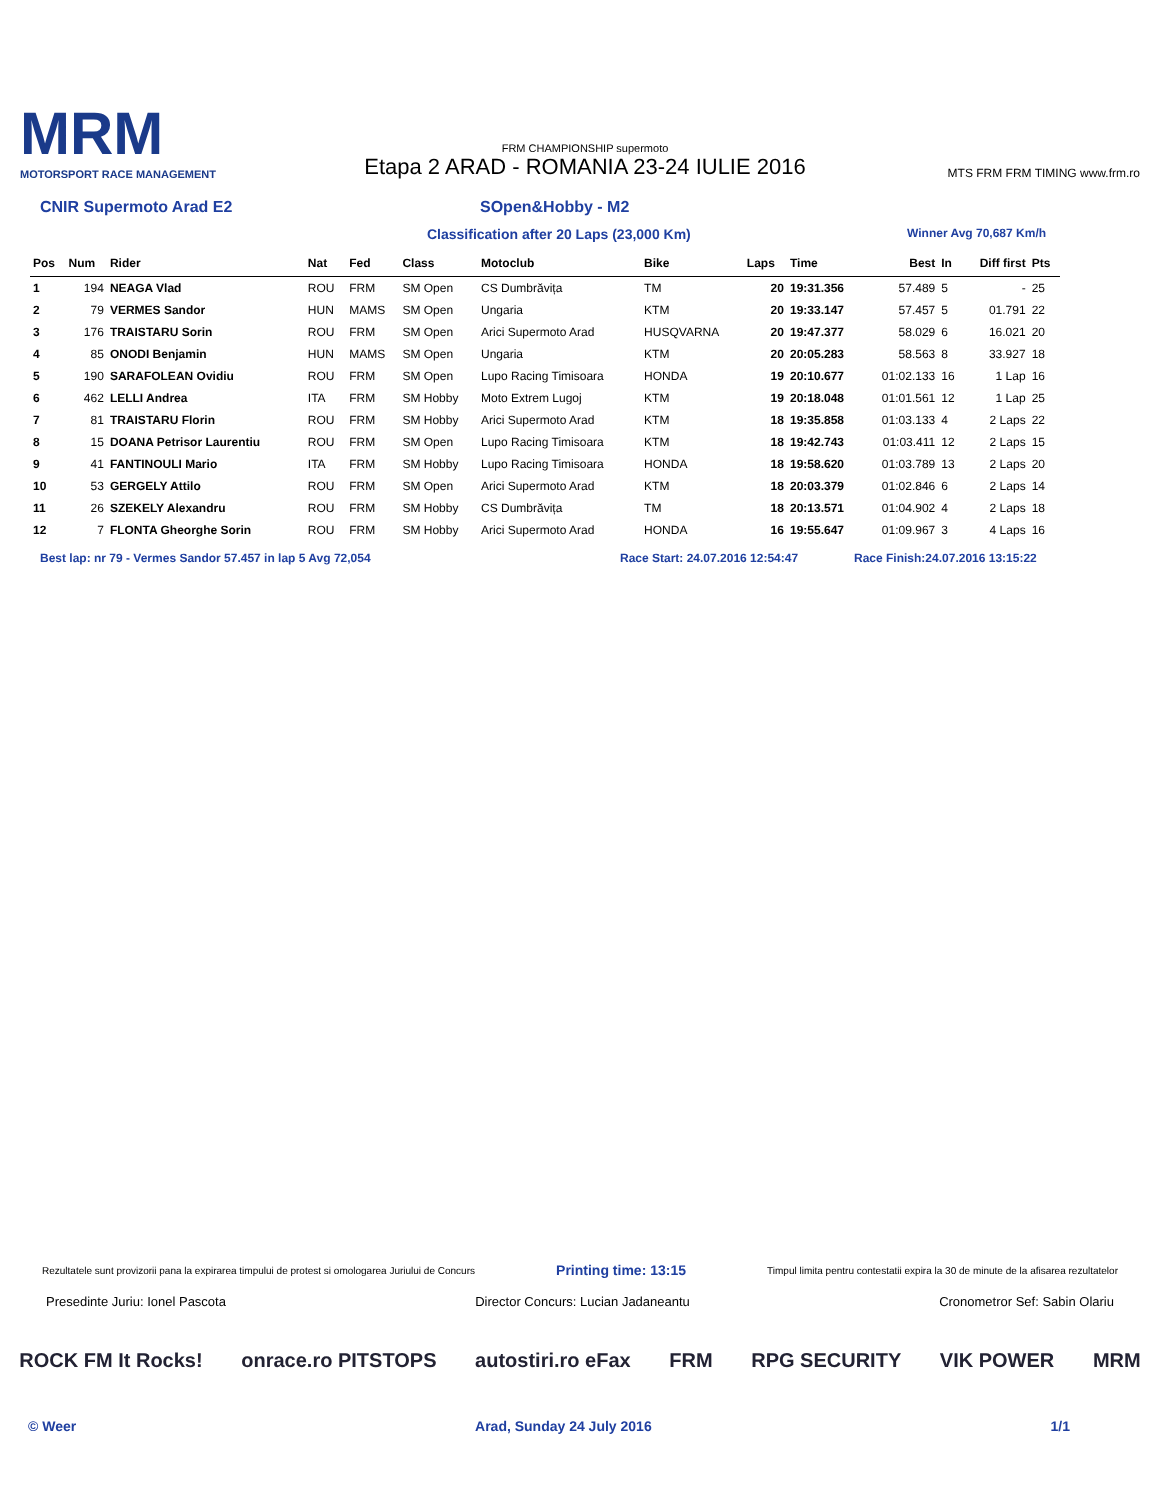MRM
MOTORSPORT RACE MANAGEMENT
FRM CHAMPIONSHIP supermoto
Etapa 2 ARAD - ROMANIA 23-24 IULIE 2016
MTS FRM FRM TIMING www.frm.ro
CNIR Supermoto Arad E2 SOpen&Hobby - M2
Classification after 20 Laps (23,000 Km) Winner Avg 70,687 Km/h
| Pos | Num | Rider | Nat | Fed | Class | Motoclub | Bike | Laps | Time | Best | In | Diff first | Pts |
| --- | --- | --- | --- | --- | --- | --- | --- | --- | --- | --- | --- | --- | --- |
| 1 | 194 | NEAGA Vlad | ROU | FRM | SM Open | CS Dumbrăvița | TM | 20 | 19:31.356 | 57.489 | 5 | - | 25 |
| 2 | 79 | VERMES Sandor | HUN | MAMS | SM Open | Ungaria | KTM | 20 | 19:33.147 | 57.457 | 5 | 01.791 | 22 |
| 3 | 176 | TRAISTARU Sorin | ROU | FRM | SM Open | Arici Supermoto Arad | HUSQVARNA | 20 | 19:47.377 | 58.029 | 6 | 16.021 | 20 |
| 4 | 85 | ONODI Benjamin | HUN | MAMS | SM Open | Ungaria | KTM | 20 | 20:05.283 | 58.563 | 8 | 33.927 | 18 |
| 5 | 190 | SARAFOLEAN Ovidiu | ROU | FRM | SM Open | Lupo Racing Timisoara | HONDA | 19 | 20:10.677 | 01:02.133 | 16 | 1 Lap | 16 |
| 6 | 462 | LELLI Andrea | ITA | FRM | SM Hobby | Moto Extrem Lugoj | KTM | 19 | 20:18.048 | 01:01.561 | 12 | 1 Lap | 25 |
| 7 | 81 | TRAISTARU Florin | ROU | FRM | SM Hobby | Arici Supermoto Arad | KTM | 18 | 19:35.858 | 01:03.133 | 4 | 2 Laps | 22 |
| 8 | 15 | DOANA Petrisor Laurentiu | ROU | FRM | SM Open | Lupo Racing Timisoara | KTM | 18 | 19:42.743 | 01:03.411 | 12 | 2 Laps | 15 |
| 9 | 41 | FANTINOULI Mario | ITA | FRM | SM Hobby | Lupo Racing Timisoara | HONDA | 18 | 19:58.620 | 01:03.789 | 13 | 2 Laps | 20 |
| 10 | 53 | GERGELY Attilo | ROU | FRM | SM Open | Arici Supermoto Arad | KTM | 18 | 20:03.379 | 01:02.846 | 6 | 2 Laps | 14 |
| 11 | 26 | SZEKELY Alexandru | ROU | FRM | SM Hobby | CS Dumbrăvița | TM | 18 | 20:13.571 | 01:04.902 | 4 | 2 Laps | 18 |
| 12 | 7 | FLONTA Gheorghe Sorin | ROU | FRM | SM Hobby | Arici Supermoto Arad | HONDA | 16 | 19:55.647 | 01:09.967 | 3 | 4 Laps | 16 |
Best lap: nr 79 - Vermes Sandor 57.457 in lap 5 Avg 72,054 Race Start: 24.07.2016 12:54:47 Race Finish:24.07.2016 13:15:22
Rezultatele sunt provizorii pana la expirarea timpului de protest si omologarea Juriului de Concurs Printing time: 13:15 Timpul limita pentru contestatii expira la 30 de minute de la afisarea rezultatelor
Presedinte Juriu: Ionel Pascota Director Concurs: Lucian Jadaneantu Cronometror Sef: Sabin Olariu
ROCK FM It Rocks! onrace.ro PITSTOPS autostiri.ro eFax FRM RPG SECURITY VIK POWER MRM
© Weer Arad, Sunday 24 July 2016 1/1